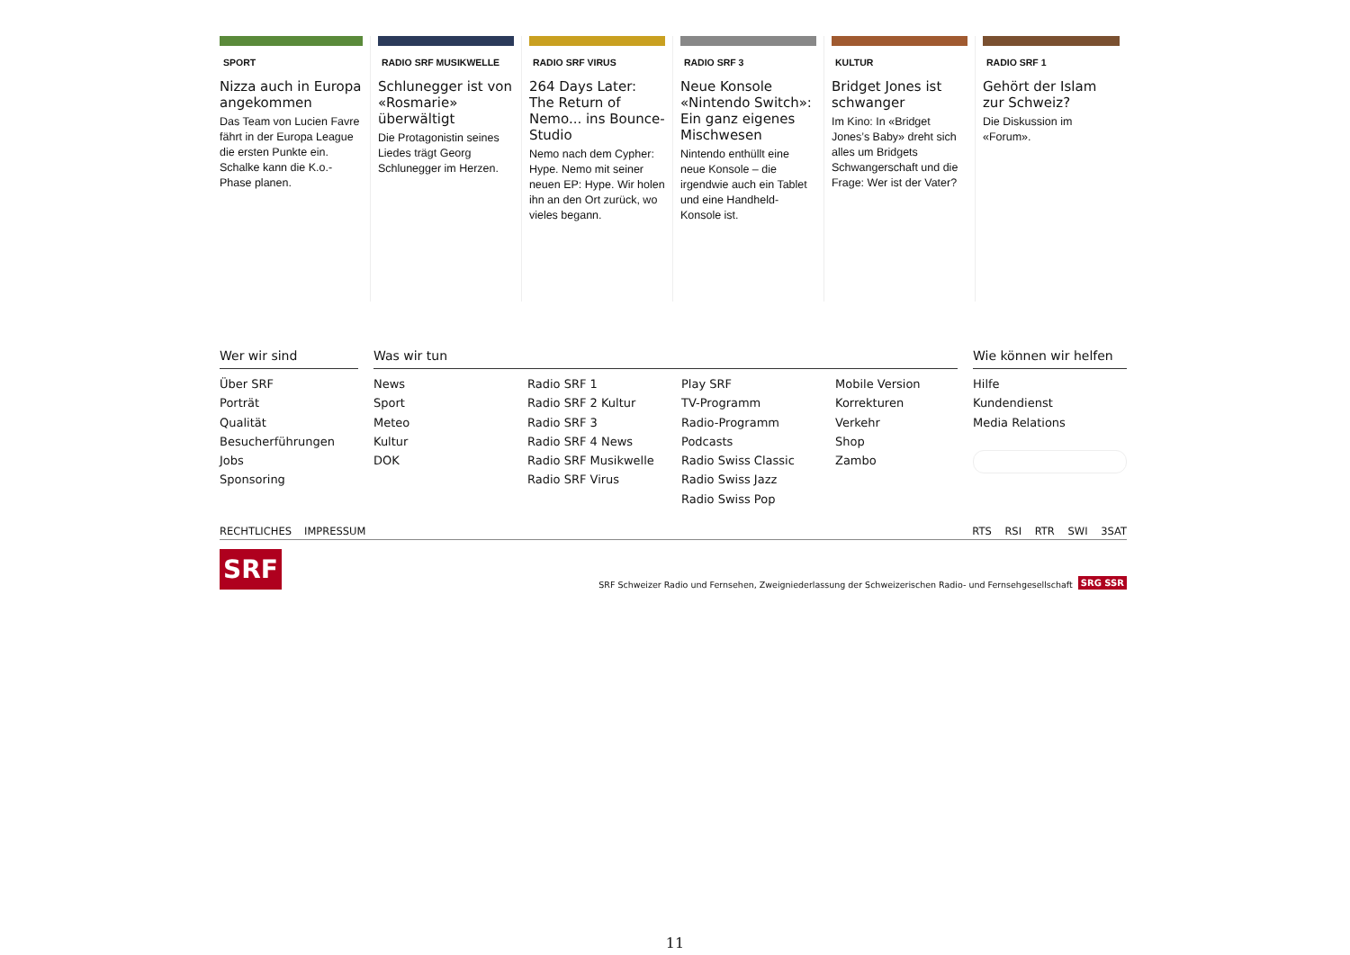SPORT
Nizza auch in Europa angekommen
Das Team von Lucien Favre fährt in der Europa League die ersten Punkte ein. Schalke kann die K.o.-Phase planen.
RADIO SRF MUSIKWELLE
Schlunegger ist von «Rosmarie» überwältigt
Die Protagonistin seines Liedes trägt Georg Schlunegger im Herzen.
RADIO SRF VIRUS
264 Days Later: The Return of Nemo... ins Bounce-Studio
Nemo nach dem Cypher: Hype. Nemo mit seiner neuen EP: Hype. Wir holen ihn an den Ort zurück, wo vieles begann.
RADIO SRF 3
Neue Konsole «Nintendo Switch»: Ein ganz eigenes Mischwesen
Nintendo enthüllt eine neue Konsole – die irgendwie auch ein Tablet und eine Handheld-Konsole ist.
KULTUR
Bridget Jones ist schwanger
Im Kino: In «Bridget Jones’s Baby» dreht sich alles um Bridgets Schwangerschaft und die Frage: Wer ist der Vater?
RADIO SRF 1
Gehört der Islam zur Schweiz?
Die Diskussion im «Forum».
Wer wir sind
Über SRF
Porträt
Qualität
Besucherführungen
Jobs
Sponsoring
Was wir tun
News
Sport
Meteo
Kultur
DOK
Radio SRF 1
Radio SRF 2 Kultur
Radio SRF 3
Radio SRF 4 News
Radio SRF Musikwelle
Radio SRF Virus
Play SRF
TV-Programm
Radio-Programm
Podcasts
Radio Swiss Classic
Radio Swiss Jazz
Radio Swiss Pop
Mobile Version
Korrekturen
Verkehr
Shop
Zambo
Wie können wir helfen
Hilfe
Kundendienst
Media Relations
RECHTLICHES IMPRESSUM RTS RSI RTR SWI 3SAT
SRF
SRF Schweizer Radio und Fernsehen, Zweigniederlassung der Schweizerischen Radio- und Fernsehgesellschaft SRG SSR
11